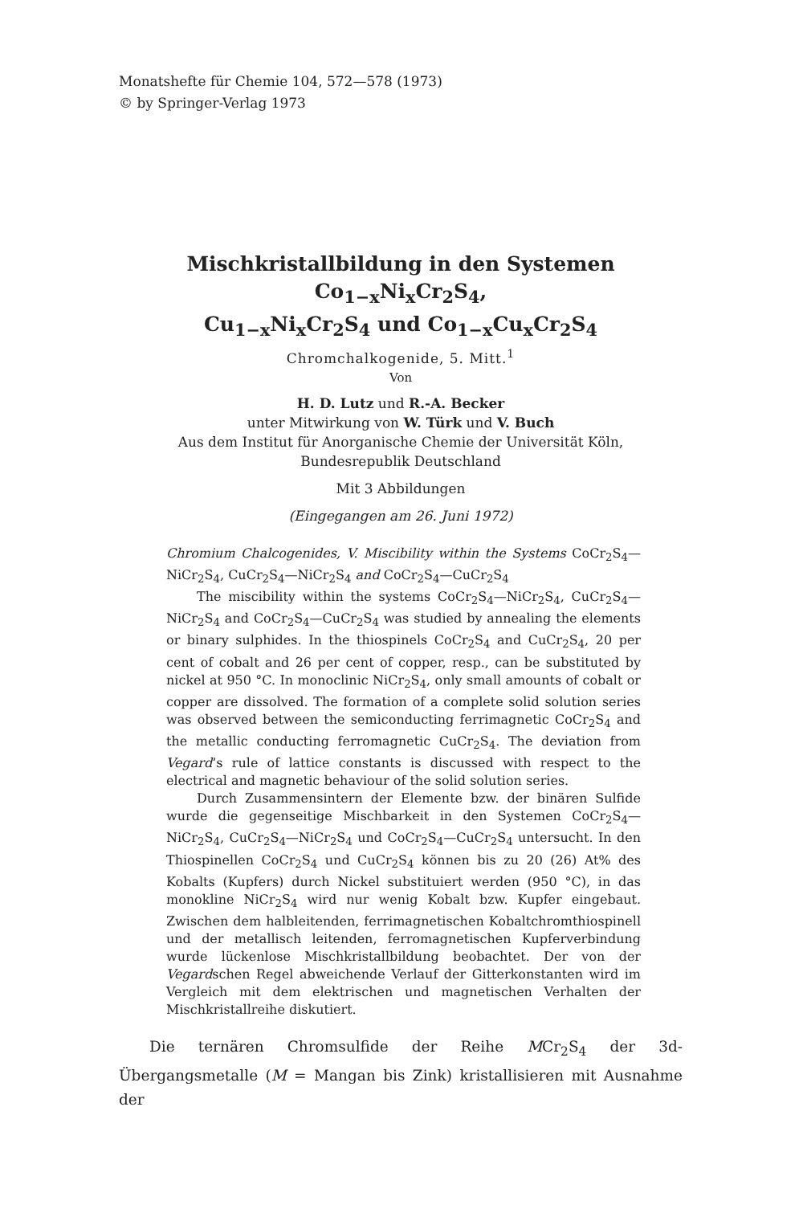Monatshefte für Chemie 104, 572—578 (1973)
© by Springer-Verlag 1973
Mischkristallbildung in den Systemen Co<sub>1−x</sub>Ni<sub>x</sub>Cr<sub>2</sub>S<sub>4</sub>,
Cu<sub>1−x</sub>Ni<sub>x</sub>Cr<sub>2</sub>S<sub>4</sub> und Co<sub>1−x</sub>Cu<sub>x</sub>Cr<sub>2</sub>S<sub>4</sub>
Chromchalkogenide, 5. Mitt.<sup>1</sup>
Von
H. D. Lutz und R.-A. Becker
unter Mitwirkung von W. Türk und V. Buch
Aus dem Institut für Anorganische Chemie der Universität Köln,
Bundesrepublik Deutschland
Mit 3 Abbildungen
(Eingegangen am 26. Juni 1972)
Chromium Chalcogenides, V. Miscibility within the Systems CoCr<sub>2</sub>S<sub>4</sub>—NiCr<sub>2</sub>S<sub>4</sub>, CuCr<sub>2</sub>S<sub>4</sub>—NiCr<sub>2</sub>S<sub>4</sub> and CoCr<sub>2</sub>S<sub>4</sub>—CuCr<sub>2</sub>S<sub>4</sub>
The miscibility within the systems CoCr<sub>2</sub>S<sub>4</sub>—NiCr<sub>2</sub>S<sub>4</sub>, CuCr<sub>2</sub>S<sub>4</sub>—NiCr<sub>2</sub>S<sub>4</sub> and CoCr<sub>2</sub>S<sub>4</sub>—CuCr<sub>2</sub>S<sub>4</sub> was studied by annealing the elements or binary sulphides. In the thiospinels CoCr<sub>2</sub>S<sub>4</sub> and CuCr<sub>2</sub>S<sub>4</sub>, 20 per cent of cobalt and 26 per cent of copper, resp., can be substituted by nickel at 950 °C. In monoclinic NiCr<sub>2</sub>S<sub>4</sub>, only small amounts of cobalt or copper are dissolved. The formation of a complete solid solution series was observed between the semiconducting ferrimagnetic CoCr<sub>2</sub>S<sub>4</sub> and the metallic conducting ferromagnetic CuCr<sub>2</sub>S<sub>4</sub>. The deviation from Vegard’s rule of lattice constants is discussed with respect to the electrical and magnetic behaviour of the solid solution series.
Durch Zusammensintern der Elemente bzw. der binären Sulfide wurde die gegenseitige Mischbarkeit in den Systemen CoCr<sub>2</sub>S<sub>4</sub>—NiCr<sub>2</sub>S<sub>4</sub>, CuCr<sub>2</sub>S<sub>4</sub>—NiCr<sub>2</sub>S<sub>4</sub> und CoCr<sub>2</sub>S<sub>4</sub>—CuCr<sub>2</sub>S<sub>4</sub> untersucht. In den Thiospinellen CoCr<sub>2</sub>S<sub>4</sub> und CuCr<sub>2</sub>S<sub>4</sub> können bis zu 20 (26) At% des Kobalts (Kupfers) durch Nickel substituiert werden (950 °C), in das monokline NiCr<sub>2</sub>S<sub>4</sub> wird nur wenig Kobalt bzw. Kupfer eingebaut. Zwischen dem halbleitenden, ferrimagnetischen Kobaltchromthiospinell und der metallisch leitenden, ferromagnetischen Kupferverbindung wurde lückenlose Mischkristallbildung beobachtet. Der von der Vegardschen Regel abweichende Verlauf der Gitterkonstanten wird im Vergleich mit dem elektrischen und magnetischen Verhalten der Mischkristallreihe diskutiert.
Die ternären Chromsulfide der Reihe MCr<sub>2</sub>S<sub>4</sub> der 3d-Übergangsmetalle (M = Mangan bis Zink) kristallisieren mit Ausnahme der